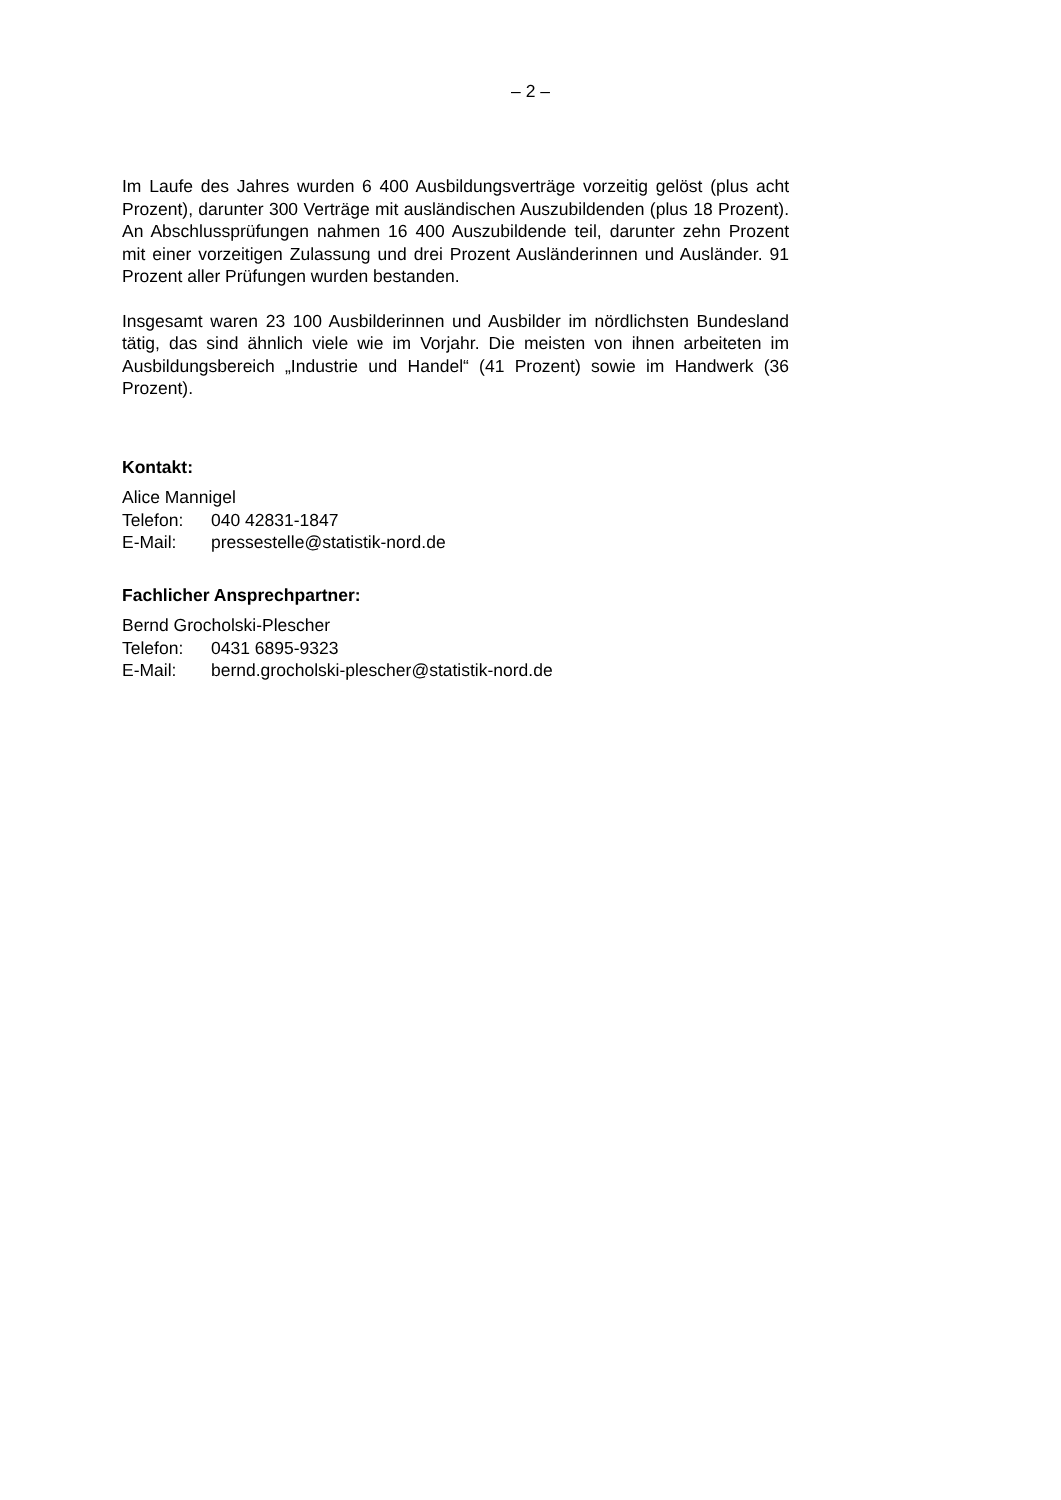– 2 –
Im Laufe des Jahres wurden 6 400 Ausbildungsverträge vorzeitig gelöst (plus acht Prozent), darunter 300 Verträge mit ausländischen Auszubildenden (plus 18 Prozent). An Abschlussprüfungen nahmen 16 400 Auszubildende teil, darunter zehn Prozent mit einer vorzeitigen Zulassung und drei Prozent Ausländerinnen und Ausländer. 91 Prozent aller Prüfungen wurden bestanden.
Insgesamt waren 23 100 Ausbilderinnen und Ausbilder im nördlichsten Bundesland tätig, das sind ähnlich viele wie im Vorjahr. Die meisten von ihnen arbeiteten im Ausbildungsbereich „Industrie und Handel“ (41 Prozent) sowie im Handwerk (36 Prozent).
Kontakt:
Alice Mannigel
Telefon: 040 42831-1847
E-Mail: pressestelle@statistik-nord.de
Fachlicher Ansprechpartner:
Bernd Grocholski-Plescher
Telefon: 0431 6895-9323
E-Mail: bernd.grocholski-plescher@statistik-nord.de